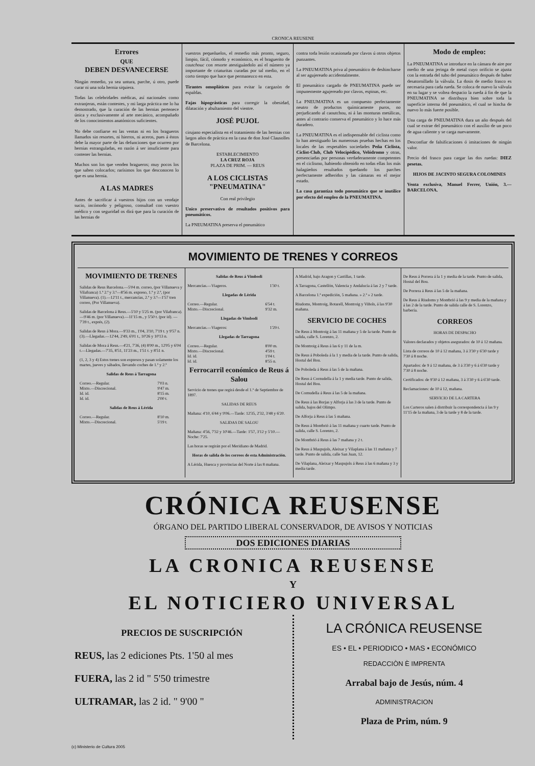CRONICA REUSENE
Errores
QUE
DEBEN DESVANECERSE
Ningún remedio, ya sea untura, parche, ú otro, puede curar ni una sola hernia siquiera.
Todas las celebridades médicas, así nacionales como extranjeras, están contestes, y mi larga práctica me lo ha demostrado, que la curación de las hernias pertenece única y exclusivamente al arte mecánico, acompañado de los conocimientos anatómicos suficientes.
No debe confiarse en las ventas ni en los bragueros llamados sin resortes, ni hierros, ni aceros, pues á éstos debe la mayor parte de las defunciones que ocurren por hernias estranguladas, en razón á ser insuficiente para contener las hernias.
Muchos son los que venden bragueros; muy pocos los que saben colocarlos; rarísimos los que desconocen lo que es una hernia.
A LAS MADRES
Antes de sacrificar á vuestros hijos con un vendaje sucio, incómodo y peligroso, consultad con vuestro médico y con seguridad os dirá que para la curación de las hernias de
vuestros pequeñuelos, el remedio más pronto, seguro, limpio, fácil, cómodo y económico, es el braguerito de cautchouc con resorte atestiguándolo así el número ya importante de criaturitas curadas por tal medio, en el corto tiempo que hace que permanezco en esta.
Tirantes omopláticos para evitar la cargazòn de espaldas.
Fajas hipográsticas para corregir la obesidad, dilatación y abultamiento del vientre.
JOSÉ PUJOL
cirujano especialista en el tratamiento de las hernias con largos años de práctica en la casa de don José Clausolles de Barcelona.
ESTABLECIMIENTO
LA CRUZ ROJA
PLAZA DE PRIM. — REUS
A LOS CICLISTAS
"PNEUMATINA"
Con real privilegio
Unico preservativo de resultados positivos para pneumáticos.
La PNEUMATINA preserva el pneumático
contra toda lesión ocasionada por clavos ú otros objetos punzantes.
La PNEUMATINA priva al pneumático de deshincharse al ser agujereado accidentalmente.
El pneumático cargado de PNEUMATINA puede ser impunemente agujereado por clavos, espinas, etc.
La PNEUMATINA es un compuesto perfectamente neutro de productos químicamente puros, no perjudicando al caoutchou, ni á las monturas metálicas, antes al contrario conserva el pneumático y lo hace más duradero.
La PNEUMATINA es el indispensable del ciclista como lo han atestiguado las numerosas pruebas hechas en los locales de las respetables sociedades Peña Ciclista, Ciclist-Club, Club Velocipédico, Velódromo y otras, presenciadas por personas verdaderamente competentes en el ciclismo, habiendo obtenido en todas ellas los más halagüeños resultados quedando los parches perfectamente adheridos y las cámaras en el mejor estado.
La casa garantiza todo pneumático que se inutilice por efecto del empleo de la PNEUMATINA.
Modo de empleo:
La PNEUMATINA se introduce en la cámara de aire por medio de una jeringa de metal cuyo orificio se ajusta con la entrada del tubo del pneumático después de haber desatornillado la válvula. La dosis de medio frasco es necesaria para cada rueda. Se coloca de nuevo la válvula en su lugar y se voltea despacio la rueda á fin de que la PNEUMATINA se distribuya bien sobre toda la superficie interna del pneumático, el cual se hincha de nuevo lo más fuerte posible.
Una carga de PNEUMATINA dura un año después del cual se extrae del pneumático con el auxilio de un poco de agua caliente y se carga nuevamente.
Desconfiar de falsificaciones ó imitaciones de ningún valor.
Precio del frasco para cargar las dos ruedas: DIEZ pesetas.
HIJOS DE JACINTO SEGURA COLOMINES
Venta exclusiva, Manuel Ferrer, Unión, 3.—BARCELONA.
MOVIMIENTO DE TRENES Y CORREOS
MOVIMIENTO DE TRENES
Salidas de Reus Barcelona.—5'04 m. correo, (por Villanueva y Vilafranca) 1.ª 2.ª y 3.ª—8'56 m. expreso, 1.ª y 2.ª, (por Villanueva). (1).—12'11 t., mercancías, 2.ª y 3.ª—1'57 tren correo, (Por Villanueva).
Salidas de Barcelona á Reus.—5'10 y 5'25 m. (por Vilafranca).—9'46 m. (por Villanueva).—11'15 m., y 5'50 t. (por id). —7'39 t., exprés, (2).
Salidas de Reus á Mora.—9'33 m., 1'04, 3'10, 7'19 t. y 9'57 n. (3).—Llegadas.—12'44, 2'49, 6'01 t., 10'26 y 10'13 n.
Salidas de Mora á Reus.—4'21, 7'36, (4) 8'00 m., 12'05 y 6'04 t.—Llegadas.—7'35, 8'51, 11'23 m., 1'51 t. y 8'51 n.
(1, 2, 3 y 4) Estos trenes son expresos y pasan solamente los martes, jueves y sábados, llevando coches de 1.ª y 2.ª
Salidas de Reus á Tarragona
| Correo.—Regular. | 7'03 n. |
| Mixto.—Discrecional. | 9'47 m. |
| Id. id. | 8'15 m. |
| Id. id. | 2'00 t. |
Salidas de Reus á Lérida
| Correo.—Regular. | 8'10 m. |
| Mixto.—Discrecional. | 5'19 t. |
Salidas de Reus á Vimbodi
| Mercancías.—Viageros. | 1'30 t. |
Llegadas de Lérida
| Correo.—Regular. | 6'54 t. |
| Mixto.—Discrecional. | 9'32 m. |
Llegadas de Vimbodi
| Mercancías.—Viageros: | 1'29 t. |
Llegadas de Tarragona
| Correo.—Regular. | 8'00 m. |
| Mixto.—Discrecional. | 4'59 t. |
| Id. id. | 1'04 t. |
| Id. id. | 8'55 n. |
Ferrocarril económico de Reus á Salou
Servicio de trenes que regirá desde el 1.º de Septiembre de 1897.
SALIDAS DE REUS
Mañana: 4'10, 6'44 y 9'06.—Tarde: 12'35, 2'32, 3'48 y 6'20.
SALIDAS DE SALOU
Mañana: 4'56, 7'32 y 10'46.—Tarde: 1'57, 3'12 y 5'10.—Noche: 7'25.
Las horas se regirán por el Meridiano de Madrid.
Horas de salida de los correos de esta Administración.
A Lérida, Huesca y provincias del Norte á las 8 mañana.
A Madrid, bajo Aragon y Castillas, 1 tarde.
A Tarragona, Castellón, Valencia y Andalucía á las 2 y 7 tarde.
A Barcelona 1.ª expedición, 5 mañana. » 2.ª » 2 tarde.
Riudoms, Montroig, Botarell, Montroig y Viñols, á las 9'30 mañana.
SERVICIO DE COCHES
De Reus á Montroig á las 11 mañana y 5 de la tarde. Punto de salida, calle S. Lorenzo, 2.
De Montroig á Reus á las 6 y 11 de la m.
De Reus á Poboleda á la 1 y media de la tarde. Punto de salida, Hostal del Bou.
De Poboleda á Reus á las 5 de la mañana.
De Reus á Cornudella á la 1 y media tarde. Punto de salida, Hostal del Bou.
De Cornudella á Reus á las 5 de la mañana.
De Reus á las Borjas y Alforja á las 3 de la tarde. Punto de salida, bajos del Olimpo.
De Alforja á Reus á las 5 mañana.
De Reus á Montbrió á las 11 mañana y cuarto tarde. Punto de salida, calle S. Lorenzo, 2.
De Montbrió á Reus á las 7 mañana y 2 t.
De Reus á Maspujols, Aleixar y Vilaplana á las 11 mañana y 7 tarde. Punto de salida, calle San Juan, 12.
De Vilaplana, Aleixar y Maspujols á Reus á las 6 mañana y 3 y media tarde.
De Reus á Porrera á la 1 y media de la tarde. Punto de salida, Hostal del Bou.
De Porrera á Reus á las 5 de la mañana.
De Reus á Riudoms y Montbrió á las 9 y media de la mañana y á las 2 de la tarde. Punto de salida calle de S. Lorenzo, barbería.
CORREOS
HORAS DE DESPACHO
Valores declarados y objetos asegurados: de 10 á 12 mañana.
Lista de correos de 10 á 12 mañana, 3 á 3'30 y 6'30 tarde y 7'30 á 8 noche.
Apartados: de 9 á 12 mañana, de 3 á 3'30 y 6 á 6'30 tarde y 7'30 á 8 noche.
Certificados: de 9'30 á 12 mañana, 3 á 3'30 y 6 á 6'30 tarde.
Reclamaciones: de 10 á 12, mañana.
SERVICIO DE LA CARTERA
Los Carteros salen á distribuir la correspondencia á las 9 y 11'15 de la mañana, 3 de la tarde y 8 de la tarde.
CRÓNICA REUSENSE
ÓRGANO DEL PARTIDO LIBERAL CONSERVADOR, DE AVISOS Y NOTICIAS
DOS EDICIONES DIARIAS
LA CRONICA REUSENSE
Y
EL NOTICIERO UNIVERSAL
PRECIOS DE SUSCRIPCIÓN
REUS, las 2 ediciones Pts. 1'50 al mes
FUERA, las 2 id " 5'50 trimestre
ULTRAMAR, las 2 id. " 9'00 "
LA CRÓNICA REUSENSE
ES • EL • PERIODICO • MAS • ECONÓMICO
REDACCIÒN È IMPRENTA
Arrabal bajo de Jesús, núm. 4
ADMINISTRACION
Plaza de Prim, núm. 9
(c) Ministerio de Cultura 2005